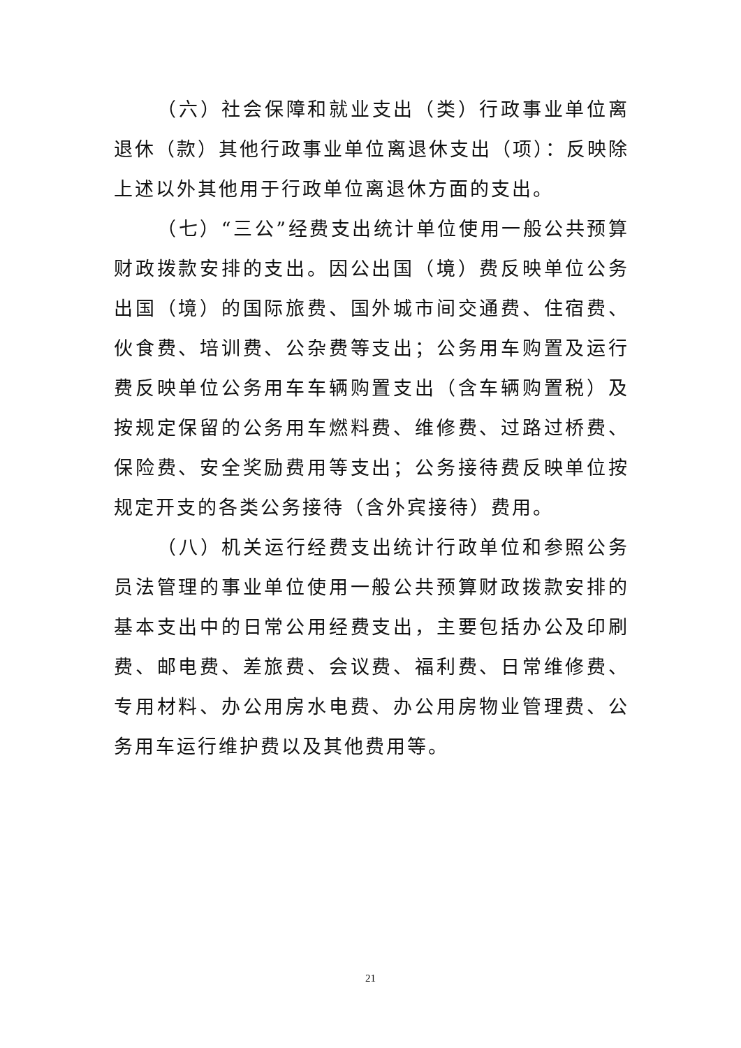（六）社会保障和就业支出（类）行政事业单位离退休（款）其他行政事业单位离退休支出（项）：反映除上述以外其他用于行政单位离退休方面的支出。
（七）“三公”经费支出统计单位使用一般公共预算财政拨款安排的支出。因公出国（境）费反映单位公务出国（境）的国际旅费、国外城市间交通费、住宿费、伙食费、培训费、公杂费等支出；公务用车购置及运行费反映单位公务用车车辆购置支出（含车辆购置税）及按规定保留的公务用车燃料费、维修费、过路过桥费、保险费、安全奖励费用等支出；公务接待费反映单位按规定开支的各类公务接待（含外宾接待）费用。
（八）机关运行经费支出统计行政单位和参照公务员法管理的事业单位使用一般公共预算财政拨款安排的基本支出中的日常公用经费支出，主要包括办公及印刷费、邮电费、差旅费、会议费、福利费、日常维修费、专用材料、办公用房水电费、办公用房物业管理费、公务用车运行维护费以及其他费用等。
21